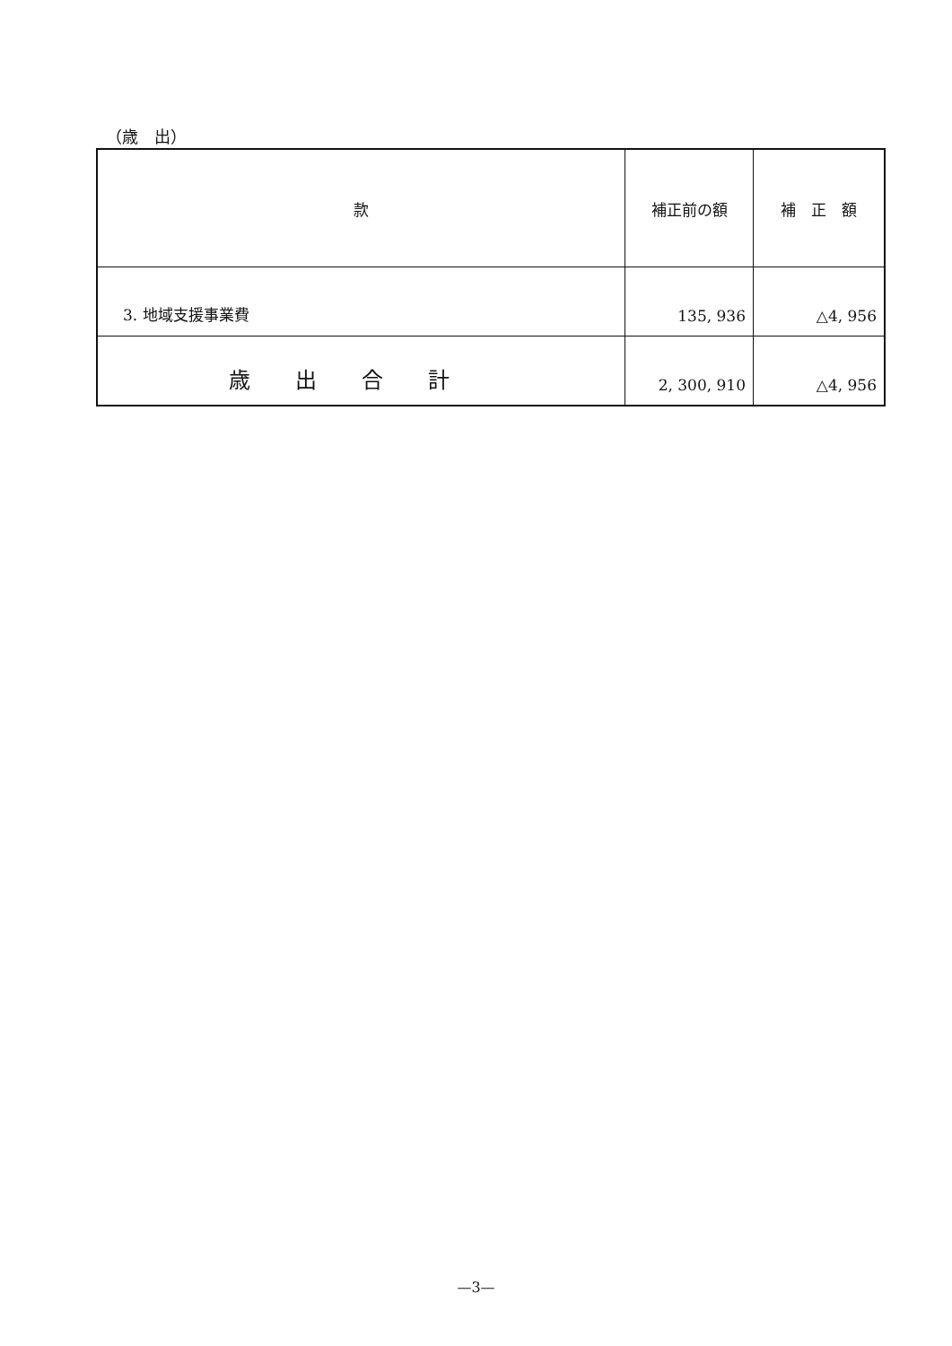（歳　出）
| 款 | 補正前の額 | 補 正 額 |
| --- | --- | --- |
| 3. 地域支援事業費 | 135, 936 | △4, 956 |
| 歳出合計 | 2, 300, 910 | △4, 956 |
—3—